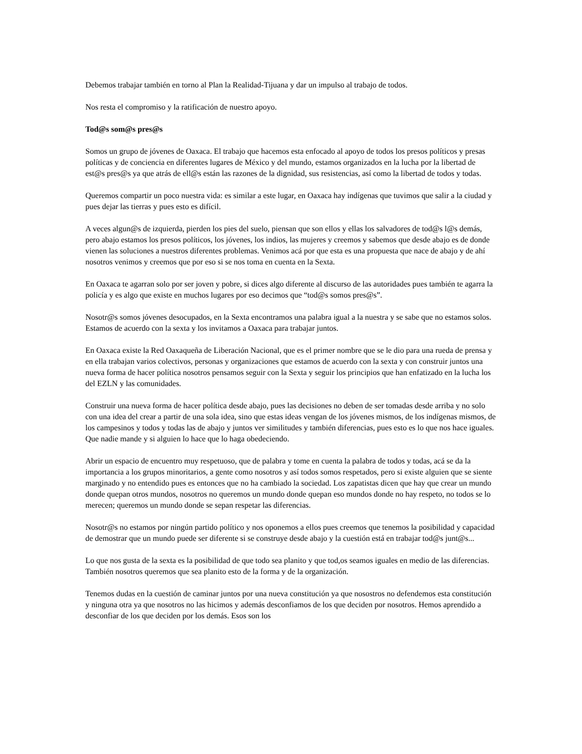Debemos trabajar también en torno al Plan la Realidad-Tijuana y dar un impulso al trabajo de todos.
Nos resta el compromiso y la ratificación de nuestro apoyo.
Tod@s som@s pres@s
Somos un grupo de jóvenes de Oaxaca. El trabajo que hacemos esta enfocado al apoyo de todos los presos políticos y presas políticas y de conciencia en diferentes lugares de México y del mundo, estamos organizados en la lucha por la libertad de est@s pres@s ya que atrás de ell@s están las razones de la dignidad, sus resistencias, así como la libertad de todos y todas.
Queremos compartir un poco nuestra vida: es similar a este lugar, en Oaxaca hay indígenas que tuvimos que salir a la ciudad y pues dejar las tierras y pues esto es difícil.
A veces algun@s de izquierda, pierden los pies del suelo, piensan que son ellos y ellas los salvadores de tod@s l@s demás, pero abajo estamos los presos políticos, los jóvenes, los indios, las mujeres y creemos y sabemos que desde abajo es de donde vienen las soluciones a nuestros diferentes problemas. Venimos acá por que esta es una propuesta que nace de abajo y de ahí nosotros venimos y creemos que por eso si se nos toma en cuenta en la Sexta.
En Oaxaca te agarran solo por ser joven y pobre, si dices algo diferente al discurso de las autoridades pues también te agarra la policía y es algo que existe en muchos lugares por eso decimos que “tod@s somos pres@s”.
Nosotr@s somos jóvenes desocupados, en la Sexta encontramos una palabra igual a la nuestra y se sabe que no estamos solos. Estamos de acuerdo con la sexta y los invitamos a Oaxaca para trabajar juntos.
En Oaxaca existe la Red Oaxaqueña de Liberación Nacional, que es el primer nombre que se le dio para una rueda de prensa y en ella trabajan varios colectivos, personas y organizaciones que estamos de acuerdo con la sexta y con construir juntos una nueva forma de hacer política nosotros pensamos seguir con la Sexta y seguir los principios que han enfatizado en la lucha los del EZLN y las comunidades.
Construir una nueva forma de hacer política desde abajo, pues las decisiones no deben de ser tomadas desde arriba y no solo con una idea del crear a partir de una sola idea, sino que estas ideas vengan de los jóvenes mismos, de los indígenas mismos, de los campesinos y todos y todas las de abajo y juntos ver similitudes y también diferencias, pues esto es lo que nos hace iguales. Que nadie mande y si alguien lo hace que lo haga obedeciendo.
Abrir un espacio de encuentro muy respetuoso, que de palabra y tome en cuenta la palabra de todos y todas, acá se da la importancia a los grupos minoritarios, a gente como nosotros y así todos somos respetados, pero si existe alguien que se siente marginado y no entendido pues es entonces que no ha cambiado la sociedad. Los zapatistas dicen que hay que crear un mundo donde quepan otros mundos, nosotros no queremos un mundo donde quepan eso mundos donde no hay respeto, no todos se lo merecen; queremos un mundo donde se sepan respetar las diferencias.
Nosotr@s no estamos por ningún partido político y nos oponemos a ellos pues creemos que tenemos la posibilidad y capacidad de demostrar que un mundo puede ser diferente si se construye desde abajo y la cuestión está en trabajar tod@s junt@s...
Lo que nos gusta de la sexta es la posibilidad de que todo sea planito y que tod,os seamos iguales en medio de las diferencias. También nosotros queremos que sea planito esto de la forma y de la organización.
Tenemos dudas en la cuestión de caminar juntos por una nueva constitución ya que nosostros no defendemos esta constitución y ninguna otra ya que nosotros no las hicimos y además desconfiamos de los que deciden por nosotros. Hemos aprendido a desconfiar de los que deciden por los demás. Esos son los